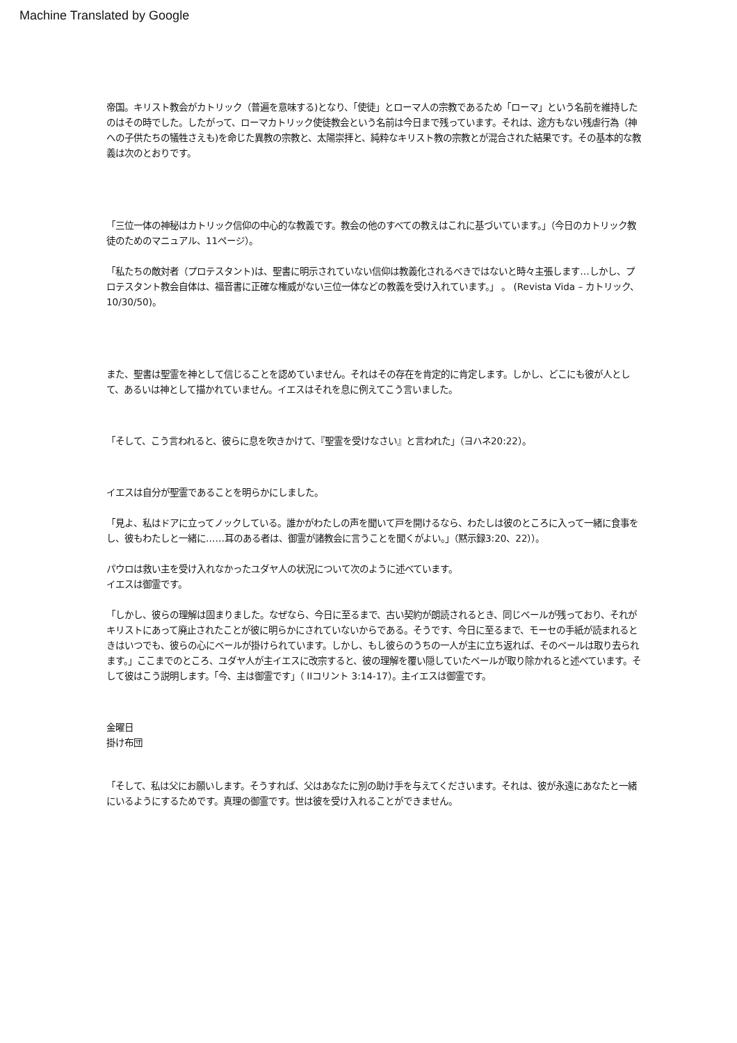Machine Translated by Google
帝国。キリスト教会がカトリック（普遍を意味する)となり、「使徒」とローマ人の宗教であるため「ローマ」という名前を維持したのはその時でした。したがって、ローマカトリック使徒教会という名前は今日まで残っています。それは、途方もない残虐行為（神への子供たちの犠牲さえも)を命じた異教の宗教と、太陽崇拝と、純粋なキリスト教の宗教とが混合された結果です。その基本的な教義は次のとおりです。
「三位一体の神秘はカトリック信仰の中心的な教義です。教会の他のすべての教えはこれに基づいています。」（今日のカトリック教徒のためのマニュアル、11ページ）。
「私たちの敵対者（プロテスタント)は、聖書に明示されていない信仰は教義化されるべきではないと時々主張します…しかし、プロテスタント教会自体は、福音書に正確な権威がない三位一体などの教義を受け入れています。」 。 (Revista Vida – カトリック、10/30/50)。
また、聖書は聖霊を神として信じることを認めていません。それはその存在を肯定的に肯定します。しかし、どこにも彼が人として、あるいは神として描かれていません。イエスはそれを息に例えてこう言いました。
「そして、こう言われると、彼らに息を吹きかけて、『聖霊を受けなさい』と言われた」（ヨハネ20:22）。
イエスは自分が聖霊であることを明らかにしました。
「見よ、私はドアに立ってノックしている。誰かがわたしの声を聞いて戸を開けるなら、わたしは彼のところに入って一緒に食事をし、彼もわたしと一緒に……耳のある者は、御霊が諸教会に言うことを聞くがよい。」（黙示録3:20、22））。
パウロは救い主を受け入れなかったユダヤ人の状況について次のように述べています。
イエスは御霊です。
「しかし、彼らの理解は固まりました。なぜなら、今日に至るまで、古い契約が朗読されるとき、同じベールが残っており、それがキリストにあって廃止されたことが彼に明らかにされていないからである。そうです、今日に至るまで、モーセの手紙が読まれるときはいつでも、彼らの心にベールが掛けられています。しかし、もし彼らのうちの一人が主に立ち返れば、そのベールは取り去られます。」ここまでのところ、ユダヤ人が主イエスに改宗すると、彼の理解を覆い隠していたベールが取り除かれると述べています。そして彼はこう説明します。「今、主は御霊です」（ IIコリント 3:14-17）。主イエスは御霊です。
金曜日
掛け布団
「そして、私は父にお願いします。そうすれば、父はあなたに別の助け手を与えてくださいます。それは、彼が永遠にあなたと一緒にいるようにするためです。真理の御霊です。世は彼を受け入れることができません。